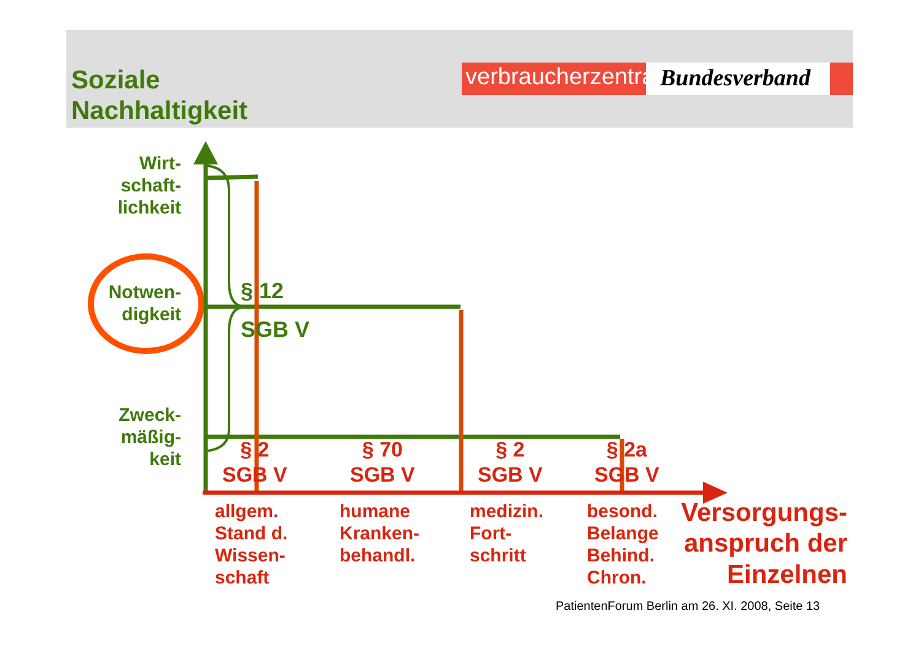verbraucherzentrale Bundesverband
Soziale
Nachhaltigkeit
Wirt-
schaft-
lichkeit
Notwen-
digkeit
Zweck-
mäßig-
keit
§ 12
SGB V
§ 2
SGB V
§ 70
SGB V
§ 2
SGB V
§ 2a
SGB V
allgem.
Stand d.
Wissen-
schaft
humane
Kranken-
behandl.
medizin.
Fort-
schritt
besond.
Belange
Behind.
Chron.
Versorgungs-
anspruch der
Einzelnen
PatientenForum Berlin am 26. XI. 2008, Seite 13